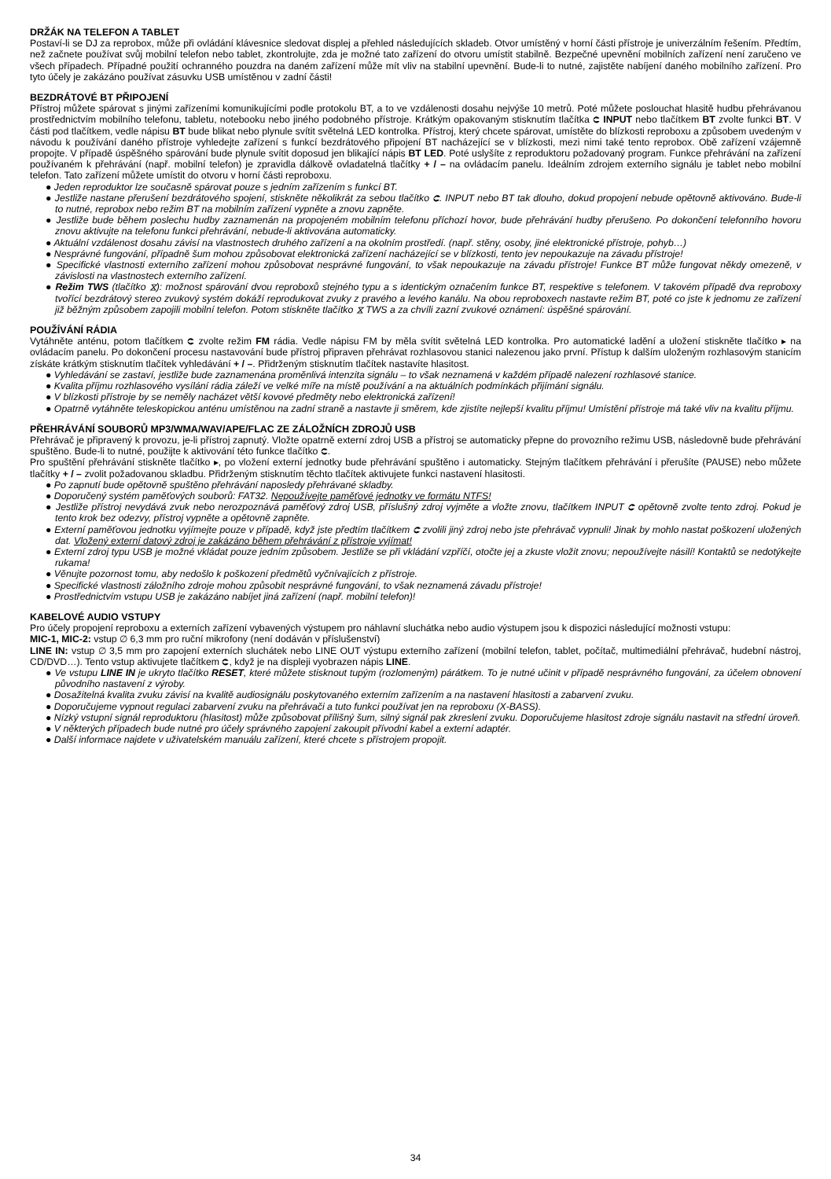DRŽÁK NA TELEFON A TABLET
Postaví-li se DJ za reprobox, může při ovládání klávesnice sledovat displej a přehled následujících skladeb. Otvor umístěný v horní části přístroje je univerzálním řešením. Předtím, než začnete používat svůj mobilní telefon nebo tablet, zkontrolujte, zda je možné tato zařízení do otvoru umístit stabilně. Bezpečné upevnění mobilních zařízení není zaručeno ve všech případech. Případné použití ochranného pouzdra na daném zařízení může mít vliv na stabilní upevnění. Bude-li to nutné, zajistěte nabíjení daného mobilního zařízení. Pro tyto účely je zakázáno používat zásuvku USB umístěnou v zadní části!
BEZDRÁTOVÉ BT PŘIPOJENÍ
Přístroj můžete spárovat s jinými zařízeními komunikujícími podle protokolu BT, a to ve vzdálenosti dosahu nejvýše 10 metrů. Poté můžete poslouchat hlasitě hudbu přehrávanou prostřednictvím mobilního telefonu, tabletu, notebooku nebo jiného podobného přístroje. Krátkým opakovaným stisknutím tlačítka ⮈ INPUT nebo tlačítkem BT zvolte funkci BT. V části pod tlačítkem, vedle nápisu BT bude blikat nebo plynule svítit světelná LED kontrolka. Přístroj, který chcete spárovat, umístěte do blízkosti reproboxu a způsobem uvedeným v návodu k používání daného přístroje vyhledejte zařízení s funkcí bezdrátového připojení BT nacházející se v blízkosti, mezi nimi také tento reprobox. Obě zařízení vzájemně propojte. V případě úspěšného spárování bude plynule svítit doposud jen blikající nápis BT LED. Poté uslyšíte z reproduktoru požadovaný program. Funkce přehrávání na zařízení používaném k přehrávání (např. mobilní telefon) je zpravidla dálkově ovladatelná tlačítky + / – na ovládacím panelu. Ideálním zdrojem externího signálu je tablet nebo mobilní telefon. Tato zařízení můžete umístit do otvoru v horní části reproboxu.
● Jeden reproduktor lze současně spárovat pouze s jedním zařízením s funkcí BT.
● Jestliže nastane přerušení bezdrátového spojení, stiskněte několikrát za sebou tlačítko ⮈. INPUT nebo BT tak dlouho, dokud propojení nebude opětovně aktivováno. Bude-li to nutné, reprobox nebo režim BT na mobilním zařízení vypněte a znovu zapněte.
● Jestliže bude během poslechu hudby zaznamenán na propojeném mobilním telefonu příchozí hovor, bude přehrávání hudby přerušeno. Po dokončení telefonního hovoru znovu aktivujte na telefonu funkci přehrávání, nebude-li aktivována automaticky.
● Aktuální vzdálenost dosahu závisí na vlastnostech druhého zařízení a na okolním prostředí. (např. stěny, osoby, jiné elektronické přístroje, pohyb…)
● Nesprávné fungování, případně šum mohou způsobovat elektronická zařízení nacházející se v blízkosti, tento jev nepoukazuje na závadu přístroje!
● Specifické vlastnosti externího zařízení mohou způsobovat nesprávné fungování, to však nepoukazuje na závadu přístroje! Funkce BT může fungovat někdy omezeně, v závislosti na vlastnostech externího zařízení.
● Režim TWS (tlačítko ⧖): možnost spárování dvou reproboxů stejného typu a s identickým označením funkce BT, respektive s telefonem. V takovém případě dva reproboxy tvořící bezdrátový stereo zvukový systém dokáží reprodukovat zvuky z pravého a levého kanálu. Na obou reproboxech nastavte režim BT, poté co jste k jednomu ze zařízení již běžným způsobem zapojili mobilní telefon. Potom stiskněte tlačítko ⧖ TWS a za chvíli zazní zvukové oznámení: úspěšné spárování.
POUŽÍVÁNÍ RÁDIA
Vytáhněte anténu, potom tlačítkem ⮈ zvolte režim FM rádia. Vedle nápisu FM by měla svítit světelná LED kontrolka. Pro automatické ladění a uložení stiskněte tlačítko ▸ na ovládacím panelu. Po dokončení procesu nastavování bude přístroj připraven přehrávat rozhlasovou stanici nalezenou jako první. Přístup k dalším uloženým rozhlasovým stanicím získáte krátkým stisknutím tlačítek vyhledávání + / –. Přidrženým stisknutím tlačítek nastavíte hlasitost.
● Vyhledávání se zastaví, jestliže bude zaznamenána proměnlivá intenzita signálu – to však neznamená v každém případě nalezení rozhlasové stanice.
● Kvalita příjmu rozhlasového vysílání rádia záleží ve velké míře na místě používání a na aktuálních podmínkách přijímání signálu.
● V blízkosti přístroje by se neměly nacházet větší kovové předměty nebo elektronická zařízení!
● Opatrně vytáhněte teleskopickou anténu umístěnou na zadní straně a nastavte ji směrem, kde zjistíte nejlepší kvalitu příjmu! Umístění přístroje má také vliv na kvalitu příjmu.
PŘEHRÁVÁNÍ SOUBORŮ MP3/WMA/WAV/APE/FLAC ZE ZÁLOŽNÍCH ZDROJŮ USB
Přehrávač je připravený k provozu, je-li přístroj zapnutý. Vložte opatrně externí zdroj USB a přístroj se automaticky přepne do provozního režimu USB, následovně bude přehrávání spuštěno. Bude-li to nutné, použijte k aktivování této funkce tlačítko ⮈.
Pro spuštění přehrávání stiskněte tlačítko ▸, po vložení externí jednotky bude přehrávání spuštěno i automaticky. Stejným tlačítkem přehrávání i přerušíte (PAUSE) nebo můžete tlačítky + / – zvolit požadovanou skladbu. Přidrženým stisknutím těchto tlačítek aktivujete funkci nastavení hlasitosti.
● Po zapnutí bude opětovně spuštěno přehrávání naposledy přehrávané skladby.
● Doporučený systém paměťových souborů: FAT32. Nepoužívejte paměťové jednotky ve formátu NTFS!
● Jestliže přístroj nevydává zvuk nebo nerozpoznává paměťový zdroj USB, příslušný zdroj vyjměte a vložte znovu, tlačítkem INPUT ⮈ opětovně zvolte tento zdroj. Pokud je tento krok bez odezvy, přístroj vypněte a opětovně zapněte.
● Externí paměťovou jednotku vyjímejte pouze v případě, když jste předtím tlačítkem ⮈ zvolili jiný zdroj nebo jste přehrávač vypnuli! Jinak by mohlo nastat poškození uložených dat. Vložený externí datový zdroj je zakázáno během přehrávání z přístroje vyjímat!
● Externí zdroj typu USB je možné vkládat pouze jedním způsobem. Jestliže se při vkládání vzpříčí, otočte jej a zkuste vložit znovu; nepoužívejte násilí! Kontaktů se nedotýkejte rukama!
● Věnujte pozornost tomu, aby nedošlo k poškození předmětů vyčnívajících z přístroje.
● Specifické vlastnosti záložního zdroje mohou způsobit nesprávné fungování, to však neznamená závadu přístroje!
● Prostřednictvím vstupu USB je zakázáno nabíjet jiná zařízení (např. mobilní telefon)!
KABELOVÉ AUDIO VSTUPY
Pro účely propojení reproboxu a externích zařízení vybavených výstupem pro náhlavní sluchátka nebo audio výstupem jsou k dispozici následující možnosti vstupu:
MIC-1, MIC-2: vstup ∅ 6,3 mm pro ruční mikrofony (není dodáván v příslušenství)
LINE IN: vstup ∅ 3,5 mm pro zapojení externích sluchátek nebo LINE OUT výstupu externího zařízení (mobilní telefon, tablet, počítač, multimediální přehrávač, hudební nástroj, CD/DVD…). Tento vstup aktivujete tlačítkem ⮈, když je na displeji vyobrazen nápis LINE.
● Ve vstupu LINE IN je ukryto tlačítko RESET, které můžete stisknout tupým (rozlomeným) párátkem. To je nutné učinit v případě nesprávného fungování, za účelem obnovení původního nastavení z výroby.
● Dosažitelná kvalita zvuku závisí na kvalitě audiosignálu poskytovaného externím zařízením a na nastavení hlasitosti a zabarvení zvuku.
● Doporučujeme vypnout regulaci zabarvení zvuku na přehrávači a tuto funkci používat jen na reproboxu (X-BASS).
● Nízký vstupní signál reproduktoru (hlasitost) může způsobovat přílišný šum, silný signál pak zkreslení zvuku. Doporučujeme hlasitost zdroje signálu nastavit na střední úroveň.
● V některých případech bude nutné pro účely správného zapojení zakoupit přívodní kabel a externí adaptér.
● Další informace najdete v uživatelském manuálu zařízení, které chcete s přístrojem propojit.
34